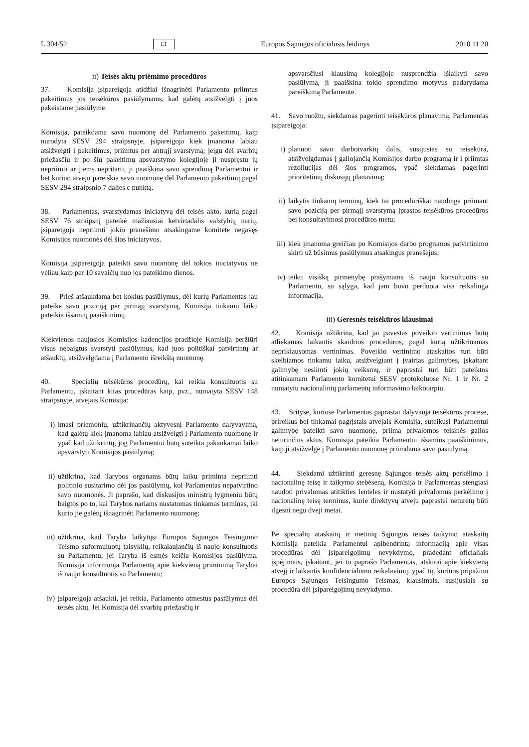L 304/52 LT Europos Sąjungos oficialusis leidinys 2010 11 20
ii) Teisės aktų priėmimo procedūros
37. Komisija įsipareigoja atidžiai išnagrinėti Parlamento priimtus pakeitimus jos teisėkūros pasiūlymams, kad galėtų atsižvelgti į juos pakeistame pasiūlyme.
Komisija, pateikdama savo nuomonę dėl Parlamento pakeitimų, kaip nurodyta SESV 294 straipsnyje, įsipareigoja kiek įmanoma labiau atsižvelgti į pakeitimus, priimtus per antrąjį svarstymą; jeigu dėl svarbių priežasčių ir po šių pakeitimų apsvarstymo kolegijoje ji nuspręstų jų nepriimti ar jiems nepritarti, ji paaiškina savo sprendimą Parlamentui ir bet kuriuo atveju pareiškia savo nuomonę dėl Parlamento pakeitimų pagal SESV 294 straipsnio 7 dalies c punktą.
38. Parlamentas, svarstydamas iniciatyvą dėl teisės akto, kurią pagal SESV 76 straipsnį pateikė mažiausiai ketvirtadalis valstybių narių, įsipareigoja nepriimti jokio pranešimo atsakingame komitete negavęs Komisijos nuomonės dėl šios iniciatyvos.
Komisija įsipareigoja pateikti savo nuomonę dėl tokios iniciatyvos ne vėliau kaip per 10 savaičių nuo jos pateikimo dienos.
39. Prieš atšaukdama bet kokius pasiūlymus, dėl kurių Parlamentas jau pateikė savo poziciją per pirmąjį svarstymą, Komisija tinkamu laiku pateikia išsamių paaiškinimų.
Kiekvienos naujosios Komisijos kadencijos pradžioje Komisija peržiūri visus nebaigtus svarstyti pasiūlymus, kad juos politiškai patvirtintų ar atšauktų, atsižvelgdama į Parlamento išreikštą nuomonę.
40. Specialių teisėkūros procedūrų, kai reikia konsultuotis su Parlamentu, įskaitant kitas procedūras kaip, pvz., numatyta SESV 148 straipsnyje, atvejais Komisija:
i) imasi priemonių, užtikrinančių aktyvesnį Parlamento dalyvavimą, kad galėtų kiek įmanoma labiau atsižvelgti į Parlamento nuomonę ir ypač kad užtikrintų, jog Parlamentui būtų suteikta pakankamai laiko apsvarstyti Komisijos pasiūlymą;
ii) užtikrina, kad Tarybos organams būtų laiku priminta nepriimti politinio susitarimo dėl jos pasiūlymų, kol Parlamentas nepatvirtino savo nuomonės. Ji paprašo, kad diskusijos ministrų lygmeniu būtų baigtos po to, kai Tarybos nariams nustatomas tinkamas terminas, iki kurio jie galėtų išnagrinėti Parlamento nuomonę;
iii) užtikrina, kad Taryba laikytųsi Europos Sąjungos Teisingumo Teismo suformuluotų taisyklių, reikalaujančių iš naujo konsultuotis su Parlamentu, jei Taryba iš esmės keičia Komisijos pasiūlymą. Komisija informuoja Parlamentą apie kiekvieną priminimą Tarybai iš naujo konsultuotis su Parlamentu;
iv) įsipareigoja atšaukti, jei reikia, Parlamento atmestus pasiūlymus dėl teisės aktų. Jei Komisija dėl svarbių priežasčių ir
apsvarsčiusi klausimą kolegijoje nusprendžia išlaikyti savo pasiūlymą, ji paaiškina tokio sprendimo motyvus padarydama pareiškimą Parlamente.
41. Savo ruožtu, siekdamas pagerinti teisėkūros planavimą, Parlamentas įsipareigoja:
i) planuoti savo darbotvarkių dalis, susijusias su teisėkūra, atsižvelgdamas į galiojančią Komisijos darbo programą ir į priimtas rezoliucijas dėl šios programos, ypač siekdamas pagerinti prioritetinių diskusijų planavimą;
ii) laikytis tinkamų terminų, kiek tai procedūriškai naudinga priimant savo poziciją per pirmąjį svarstymą įprastos teisėkūros procedūros bei konsultavimosi procedūros metu;
iii) kiek įmanoma greičiau po Komisijos darbo programos patvirtinimo skirti už būsimus pasiūlymus atsakingus pranešėjus;
iv) teikti visišką pirmenybę prašymams iš naujo konsultuotis su Parlamentu, su sąlyga, kad jam buvo perduota visa reikalinga informacija.
iii) Geresnės teisėkūros klausimai
42. Komisija užtikrina, kad jai pavestas poveikio vertinimas būtų atliekamas laikantis skaidrios procedūros, pagal kurią užtikrinamas nepriklausomas vertinimas. Poveikio vertinimo ataskaitos turi būti skelbiamos tinkamu laiku, atsižvelgiant į įvairias galimybes, įskaitant galimybę nesiimti jokių veiksmų, ir paprastai turi būti pateiktos atitinkamam Parlamento komitetui SESV protokoluose Nr. 1 ir Nr. 2 numatytu nacionalinių parlamentų informavimo laikotarpiu.
43. Srityse, kuriose Parlamentas paprastai dalyvauja teisėkūros procese, prireikus bei tinkamai pagrįstais atvejais Komisija, suteikusi Parlamentui galimybę pateikti savo nuomonę, priima privalomos teisinės galios neturinčius aktus. Komisija pateikia Parlamentui išsamius paaiškinimus, kaip ji atsižvelgė į Parlamento nuomonę priimdama savo pasiūlymą.
44. Siekdami užtikrinti geresnę Sąjungos teisės aktų perkėlimo į nacionalinę teisę ir taikymo stebėseną, Komisija ir Parlamentas stengiasi naudoti privalomas atitikties lenteles ir nustatyti privalomus perkėlimo į nacionalinę teisę terminus, kurie direktyvų atveju paprastai neturėtų būti ilgesni negu dveji metai.
Be specialių ataskaitų ir metinių Sąjungos teisės taikymo ataskaitų Komisija pateikia Parlamentui apibendrintą informaciją apie visas procedūras dėl įsipareigojimų nevykdymo, pradedant oficialiais įspėjimais, įskaitant, jei to paprašo Parlamentas, atskirai apie kiekvieną atvejį ir laikantis konfidencialumo reikalavimų, ypač tų, kuriuos pripažino Europos Sąjungos Teisingumo Teismas, klausimais, susijusiais su procedūra dėl įsipareigojimų nevykdymo.